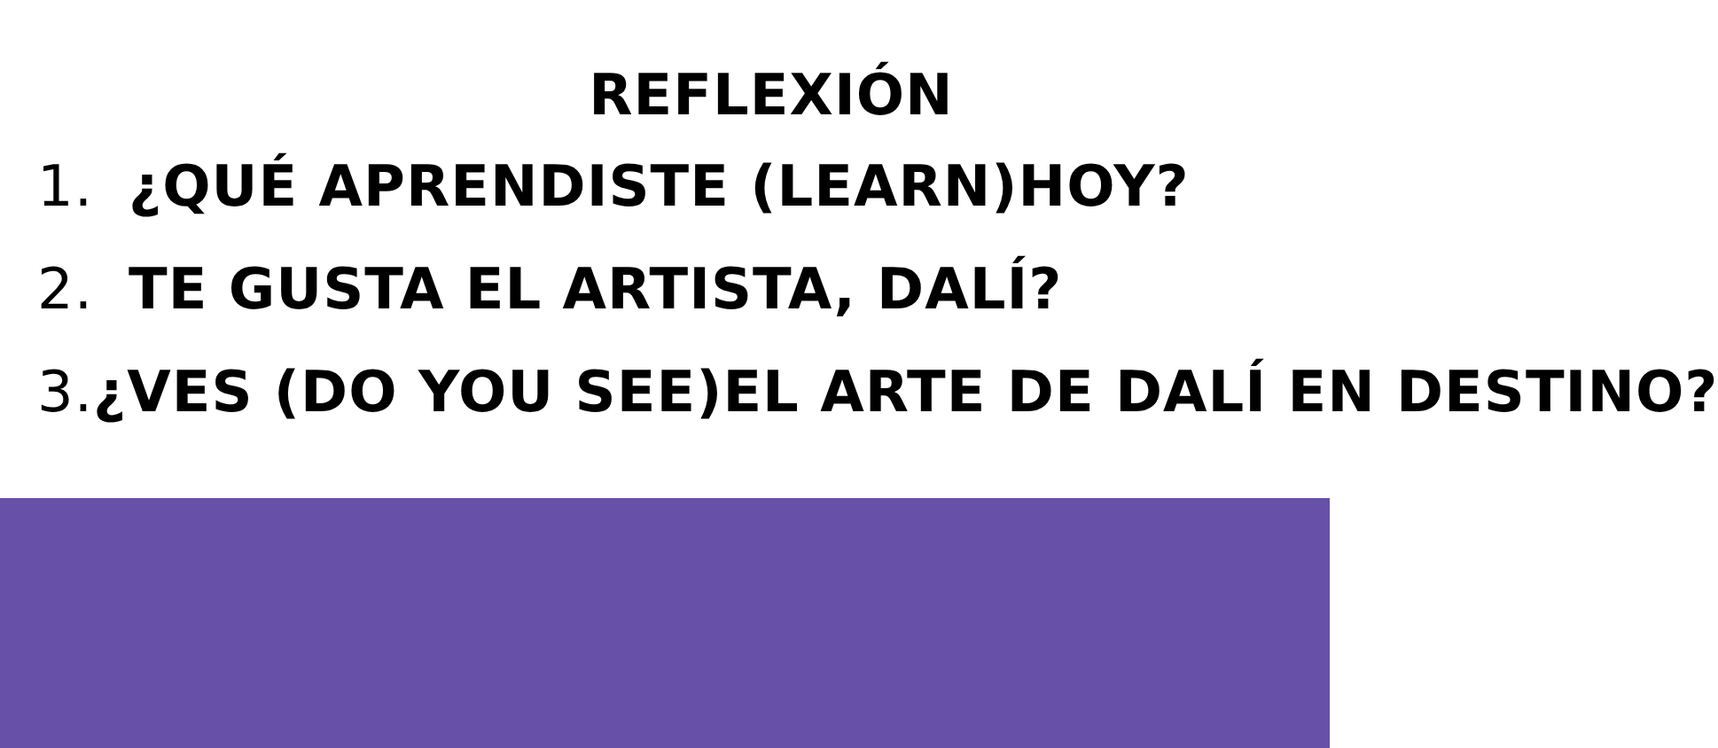REFLEXIÓN
1. ¿QUÉ APRENDISTE (LEARN)HOY?
2. TE GUSTA EL ARTISTA, DALÍ?
3. ¿VES (DO YOU SEE)EL ARTE DE DALÍ EN DESTINO?